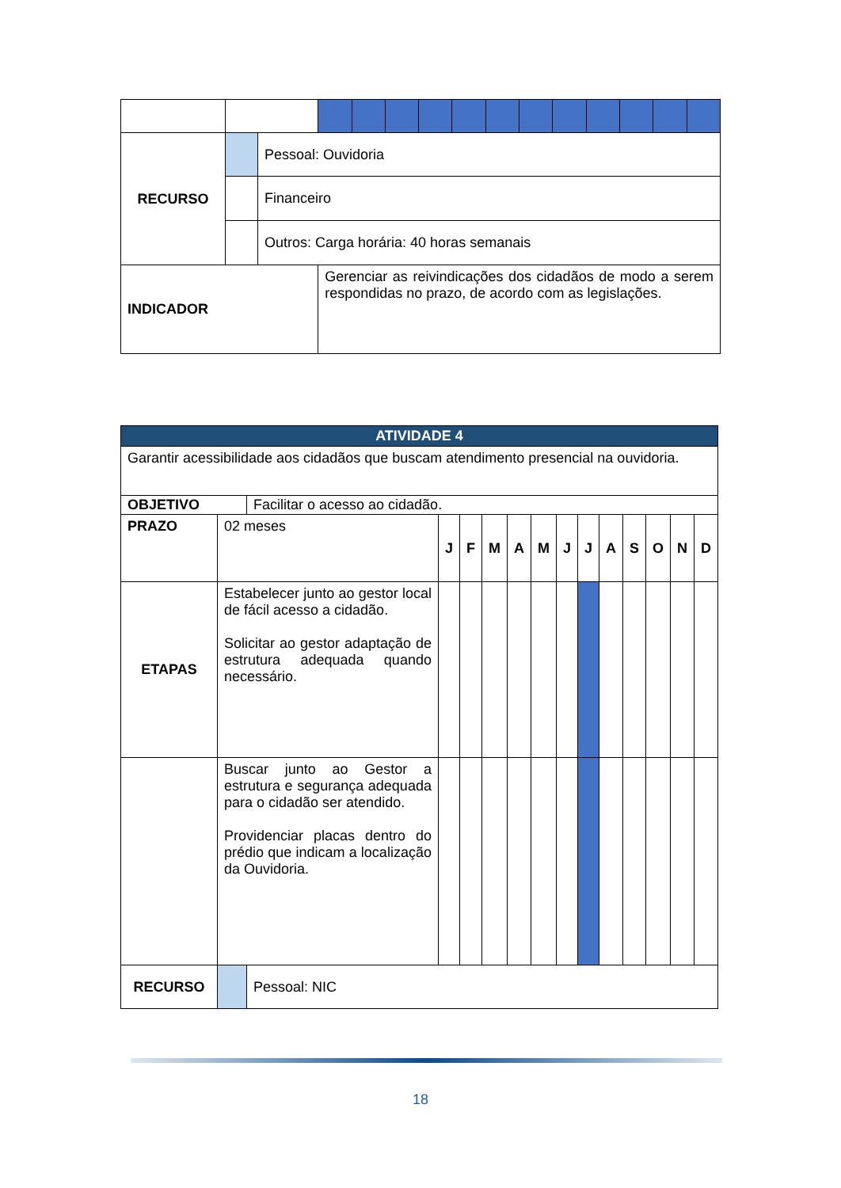| RECURSO | | Pessoal: Ouvidoria | | | | | | | | | | | | |
| | | Financeiro | | | | | | | | | | | | |
| | | Outros: Carga horária: 40 horas semanais | | | | | | | | | | | | |
| INDICADOR | | | Gerenciar as reivindicações dos cidadãos de modo a serem respondidas no prazo, de acordo com as legislações. | | | | | | | | | | | |
| ATIVIDADE 4 | | | | | | | | | | | | | | |
| Garantir acessibilidade aos cidadãos que buscam atendimento presencial na ouvidoria. | | | | | | | | | | | | | | |
| OBJETIVO | | Facilitar o acesso ao cidadão. | | | | | | | | | | | | |
| PRAZO | 02 meses | | J | F | M | A | M | J | J | A | S | O | N | D |
| ETAPAS | Estabelecer junto ao gestor local de fácil acesso a cidadão. Solicitar ao gestor adaptação de estrutura adequada quando necessário. | | | | | | | | | | | | | |
| | Buscar junto ao Gestor a estrutura e segurança adequada para o cidadão ser atendido. Providenciar placas dentro do prédio que indicam a localização da Ouvidoria. | | | | | | | | | | | | | |
| RECURSO | | Pessoal: NIC | | | | | | | | | | | | |
18